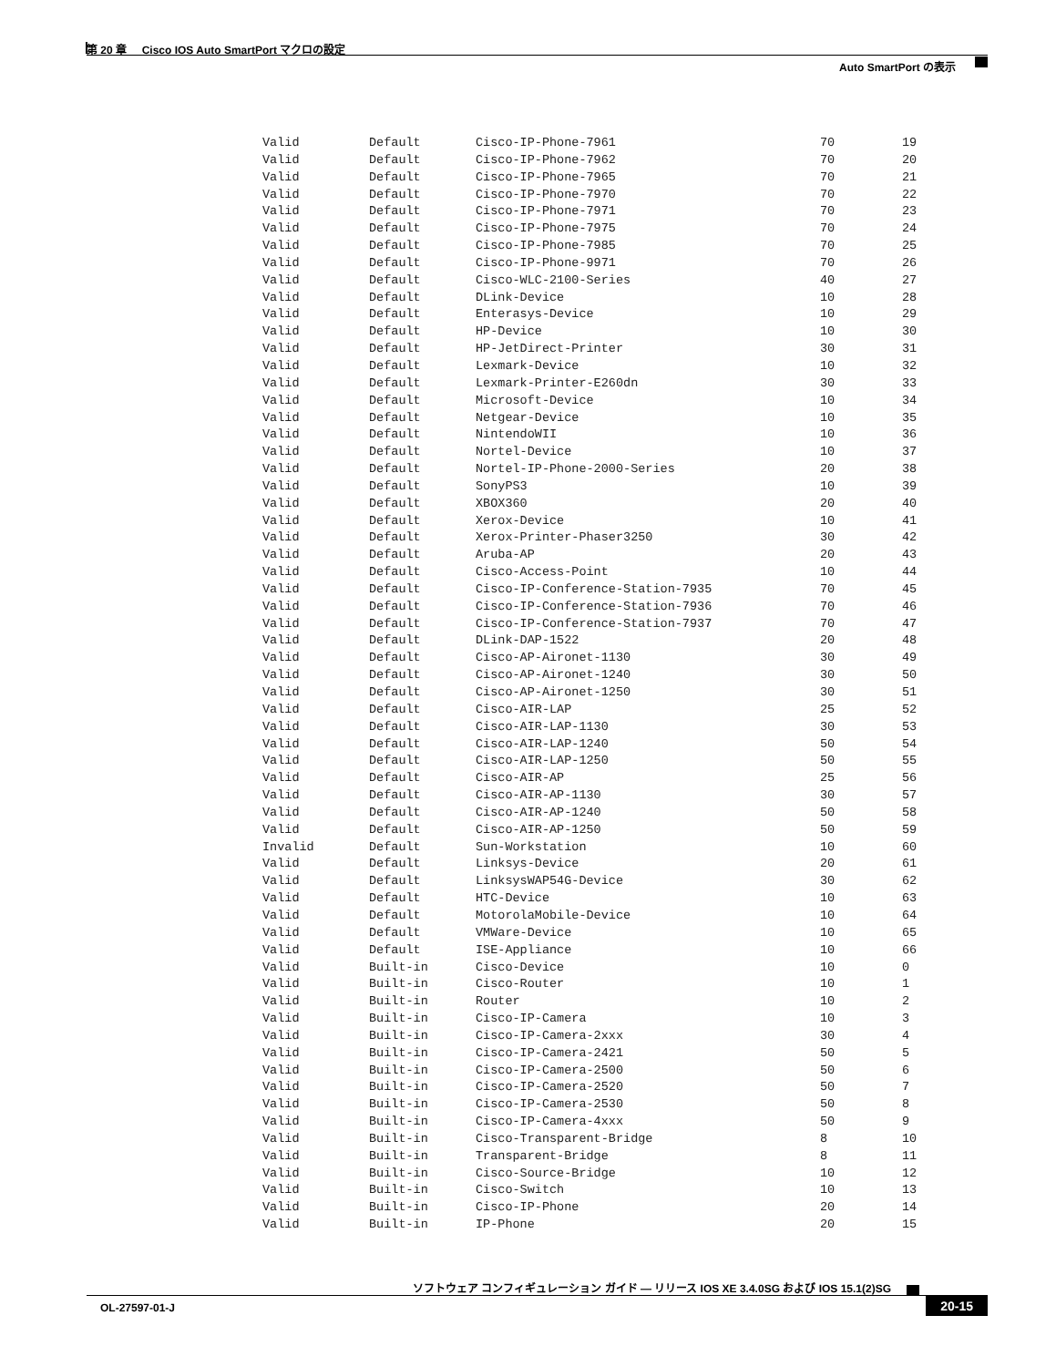第 20 章 Cisco IOS Auto SmartPort マクロの設定
Auto SmartPort の表示
| Valid | Default | Cisco-IP-Phone-7961 | 70 | 19 |
| Valid | Default | Cisco-IP-Phone-7962 | 70 | 20 |
| Valid | Default | Cisco-IP-Phone-7965 | 70 | 21 |
| Valid | Default | Cisco-IP-Phone-7970 | 70 | 22 |
| Valid | Default | Cisco-IP-Phone-7971 | 70 | 23 |
| Valid | Default | Cisco-IP-Phone-7975 | 70 | 24 |
| Valid | Default | Cisco-IP-Phone-7985 | 70 | 25 |
| Valid | Default | Cisco-IP-Phone-9971 | 70 | 26 |
| Valid | Default | Cisco-WLC-2100-Series | 40 | 27 |
| Valid | Default | DLink-Device | 10 | 28 |
| Valid | Default | Enterasys-Device | 10 | 29 |
| Valid | Default | HP-Device | 10 | 30 |
| Valid | Default | HP-JetDirect-Printer | 30 | 31 |
| Valid | Default | Lexmark-Device | 10 | 32 |
| Valid | Default | Lexmark-Printer-E260dn | 30 | 33 |
| Valid | Default | Microsoft-Device | 10 | 34 |
| Valid | Default | Netgear-Device | 10 | 35 |
| Valid | Default | NintendoWII | 10 | 36 |
| Valid | Default | Nortel-Device | 10 | 37 |
| Valid | Default | Nortel-IP-Phone-2000-Series | 20 | 38 |
| Valid | Default | SonyPS3 | 10 | 39 |
| Valid | Default | XBOX360 | 20 | 40 |
| Valid | Default | Xerox-Device | 10 | 41 |
| Valid | Default | Xerox-Printer-Phaser3250 | 30 | 42 |
| Valid | Default | Aruba-AP | 20 | 43 |
| Valid | Default | Cisco-Access-Point | 10 | 44 |
| Valid | Default | Cisco-IP-Conference-Station-7935 | 70 | 45 |
| Valid | Default | Cisco-IP-Conference-Station-7936 | 70 | 46 |
| Valid | Default | Cisco-IP-Conference-Station-7937 | 70 | 47 |
| Valid | Default | DLink-DAP-1522 | 20 | 48 |
| Valid | Default | Cisco-AP-Aironet-1130 | 30 | 49 |
| Valid | Default | Cisco-AP-Aironet-1240 | 30 | 50 |
| Valid | Default | Cisco-AP-Aironet-1250 | 30 | 51 |
| Valid | Default | Cisco-AIR-LAP | 25 | 52 |
| Valid | Default | Cisco-AIR-LAP-1130 | 30 | 53 |
| Valid | Default | Cisco-AIR-LAP-1240 | 50 | 54 |
| Valid | Default | Cisco-AIR-LAP-1250 | 50 | 55 |
| Valid | Default | Cisco-AIR-AP | 25 | 56 |
| Valid | Default | Cisco-AIR-AP-1130 | 30 | 57 |
| Valid | Default | Cisco-AIR-AP-1240 | 50 | 58 |
| Valid | Default | Cisco-AIR-AP-1250 | 50 | 59 |
| Invalid | Default | Sun-Workstation | 10 | 60 |
| Valid | Default | Linksys-Device | 20 | 61 |
| Valid | Default | LinksysWAP54G-Device | 30 | 62 |
| Valid | Default | HTC-Device | 10 | 63 |
| Valid | Default | MotorolaMobile-Device | 10 | 64 |
| Valid | Default | VMWare-Device | 10 | 65 |
| Valid | Default | ISE-Appliance | 10 | 66 |
| Valid | Built-in | Cisco-Device | 10 | 0 |
| Valid | Built-in | Cisco-Router | 10 | 1 |
| Valid | Built-in | Router | 10 | 2 |
| Valid | Built-in | Cisco-IP-Camera | 10 | 3 |
| Valid | Built-in | Cisco-IP-Camera-2xxx | 30 | 4 |
| Valid | Built-in | Cisco-IP-Camera-2421 | 50 | 5 |
| Valid | Built-in | Cisco-IP-Camera-2500 | 50 | 6 |
| Valid | Built-in | Cisco-IP-Camera-2520 | 50 | 7 |
| Valid | Built-in | Cisco-IP-Camera-2530 | 50 | 8 |
| Valid | Built-in | Cisco-IP-Camera-4xxx | 50 | 9 |
| Valid | Built-in | Cisco-Transparent-Bridge | 8 | 10 |
| Valid | Built-in | Transparent-Bridge | 8 | 11 |
| Valid | Built-in | Cisco-Source-Bridge | 10 | 12 |
| Valid | Built-in | Cisco-Switch | 10 | 13 |
| Valid | Built-in | Cisco-IP-Phone | 20 | 14 |
| Valid | Built-in | IP-Phone | 20 | 15 |
ソフトウェア コンフィギュレーション ガイド — リリース IOS XE 3.4.0SG および IOS 15.1(2)SG
OL-27597-01-J 20-15